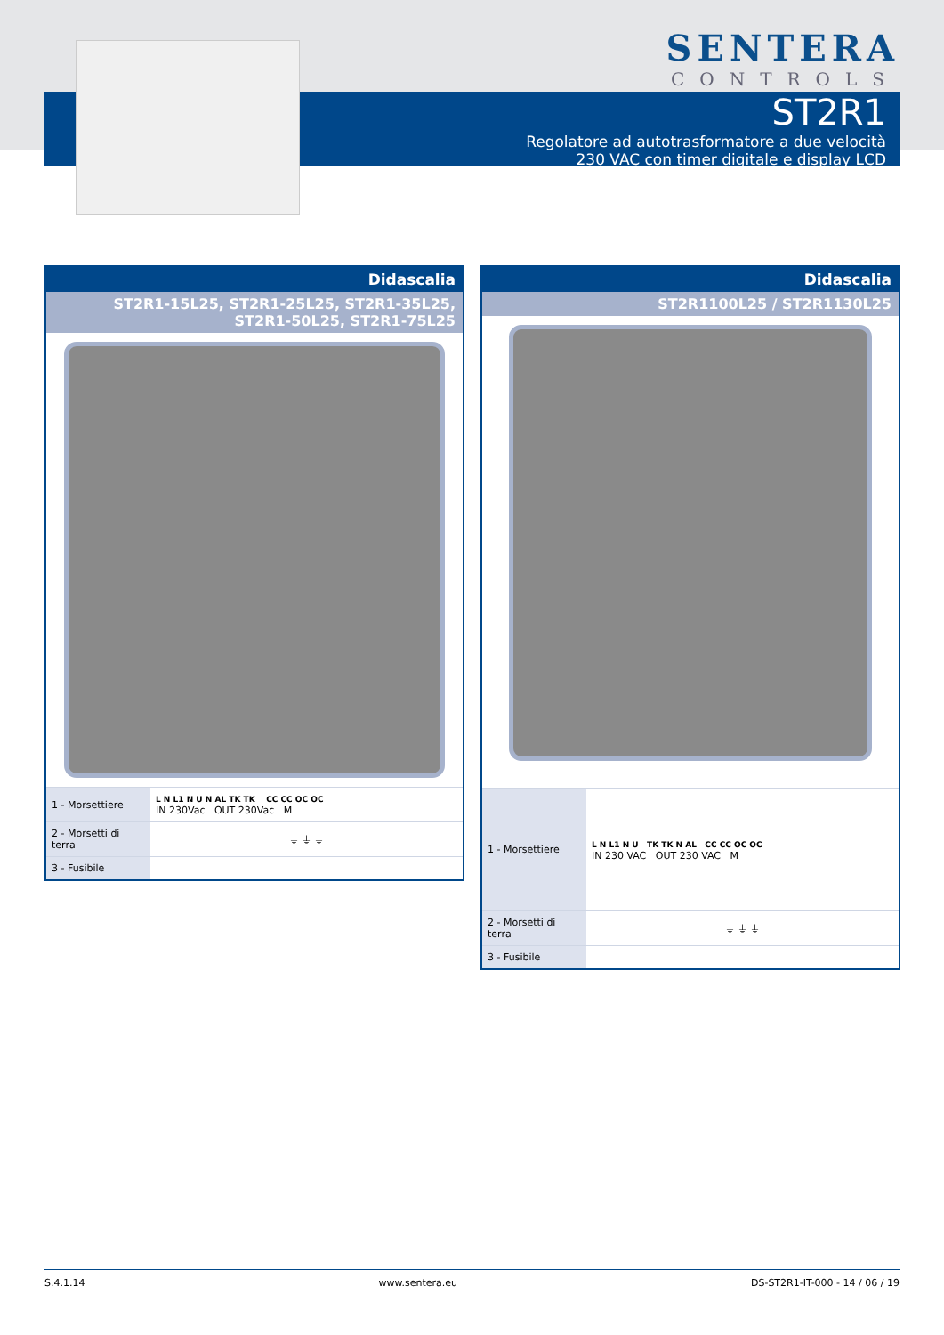SENTERA
CONTROLS
ST2R1
Regolatore ad autotrasformatore a due velocità
230 VAC con timer digitale e display LCD
Didascalia
ST2R1-15L25, ST2R1-25L25, ST2R1-35L25,
ST2R1-50L25, ST2R1-75L25
| 1 - Morsettiere | L N L1 N U N AL TK TK CC CC OC OC IN 230Vac OUT 230Vac M |
| 2 - Morsetti di terra | ⏚ ⏚ ⏚ |
| 3 - Fusibile | |
Didascalia
ST2R1100L25 / ST2R1130L25
| 1 - Morsettiere | L N L1 N U TK TK N AL CC CC OC OC IN 230 VAC OUT 230 VAC M |
| 2 - Morsetti di terra | ⏚ ⏚ ⏚ |
| 3 - Fusibile | |
S.4.1.14 www.sentera.eu DS-ST2R1-IT-000 - 14 / 06 / 19